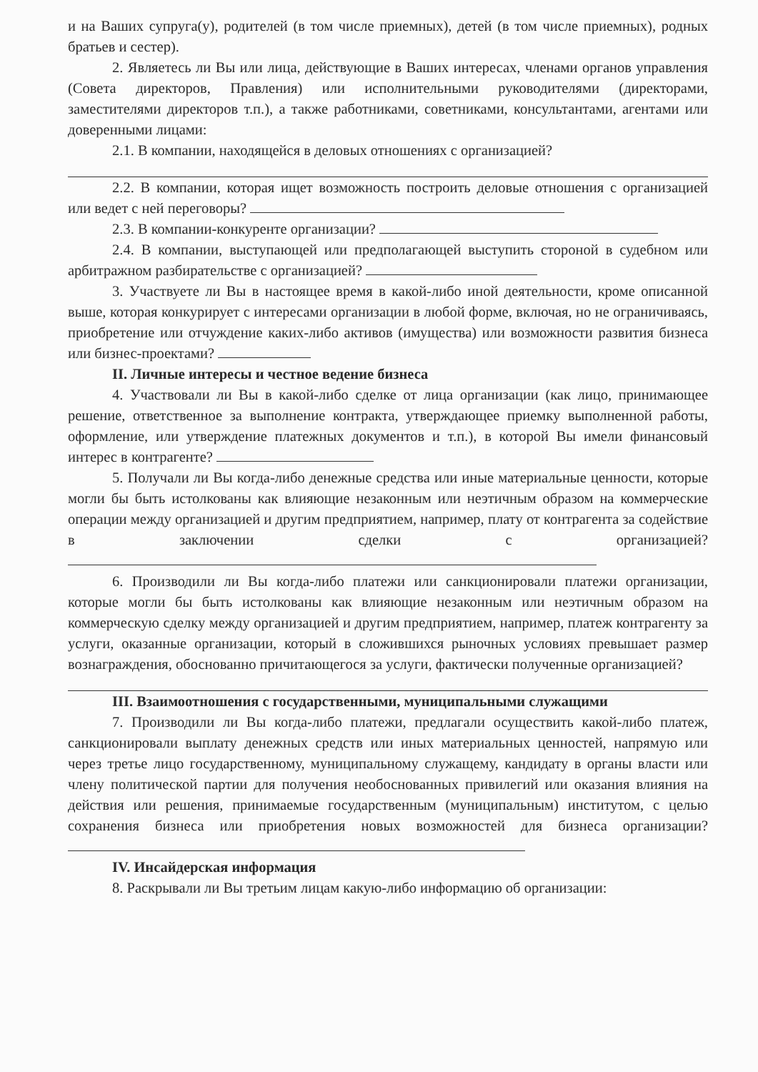и на Ваших супруга(у), родителей (в том числе приемных), детей (в том числе приемных), родных братьев и сестер).
2. Являетесь ли Вы или лица, действующие в Ваших интересах, членами органов управления (Совета директоров, Правления) или исполнительными руководителями (директорами, заместителями директоров т.п.), а также работниками, советниками, консультантами, агентами или доверенными лицами:
2.1. В компании, находящейся в деловых отношениях с организацией?
2.2. В компании, которая ищет возможность построить деловые отношения с организацией или ведет с ней переговоры?
2.3. В компании-конкуренте организации?
2.4. В компании, выступающей или предполагающей выступить стороной в судебном или арбитражном разбирательстве с организацией?
3. Участвуете ли Вы в настоящее время в какой-либо иной деятельности, кроме описанной выше, которая конкурирует с интересами организации в любой форме, включая, но не ограничиваясь, приобретение или отчуждение каких-либо активов (имущества) или возможности развития бизнеса или бизнес-проектами?
II. Личные интересы и честное ведение бизнеса
4. Участвовали ли Вы в какой-либо сделке от лица организации (как лицо, принимающее решение, ответственное за выполнение контракта, утверждающее приемку выполненной работы, оформление, или утверждение платежных документов и т.п.), в которой Вы имели финансовый интерес в контрагенте?
5. Получали ли Вы когда-либо денежные средства или иные материальные ценности, которые могли бы быть истолкованы как влияющие незаконным или неэтичным образом на коммерческие операции между организацией и другим предприятием, например, плату от контрагента за содействие в заключении сделки с организацией?
6. Производили ли Вы когда-либо платежи или санкционировали платежи организации, которые могли бы быть истолкованы как влияющие незаконным или неэтичным образом на коммерческую сделку между организацией и другим предприятием, например, платеж контрагенту за услуги, оказанные организации, который в сложившихся рыночных условиях превышает размер вознаграждения, обоснованно причитающегося за услуги, фактически полученные организацией?
III. Взаимоотношения с государственными, муниципальными служащими
7. Производили ли Вы когда-либо платежи, предлагали осуществить какой-либо платеж, санкционировали выплату денежных средств или иных материальных ценностей, напрямую или через третье лицо государственному, муниципальному служащему, кандидату в органы власти или члену политической партии для получения необоснованных привилегий или оказания влияния на действия или решения, принимаемые государственным (муниципальным) институтом, с целью сохранения бизнеса или приобретения новых возможностей для бизнеса организации?
IV. Инсайдерская информация
8. Раскрывали ли Вы третьим лицам какую-либо информацию об организации: